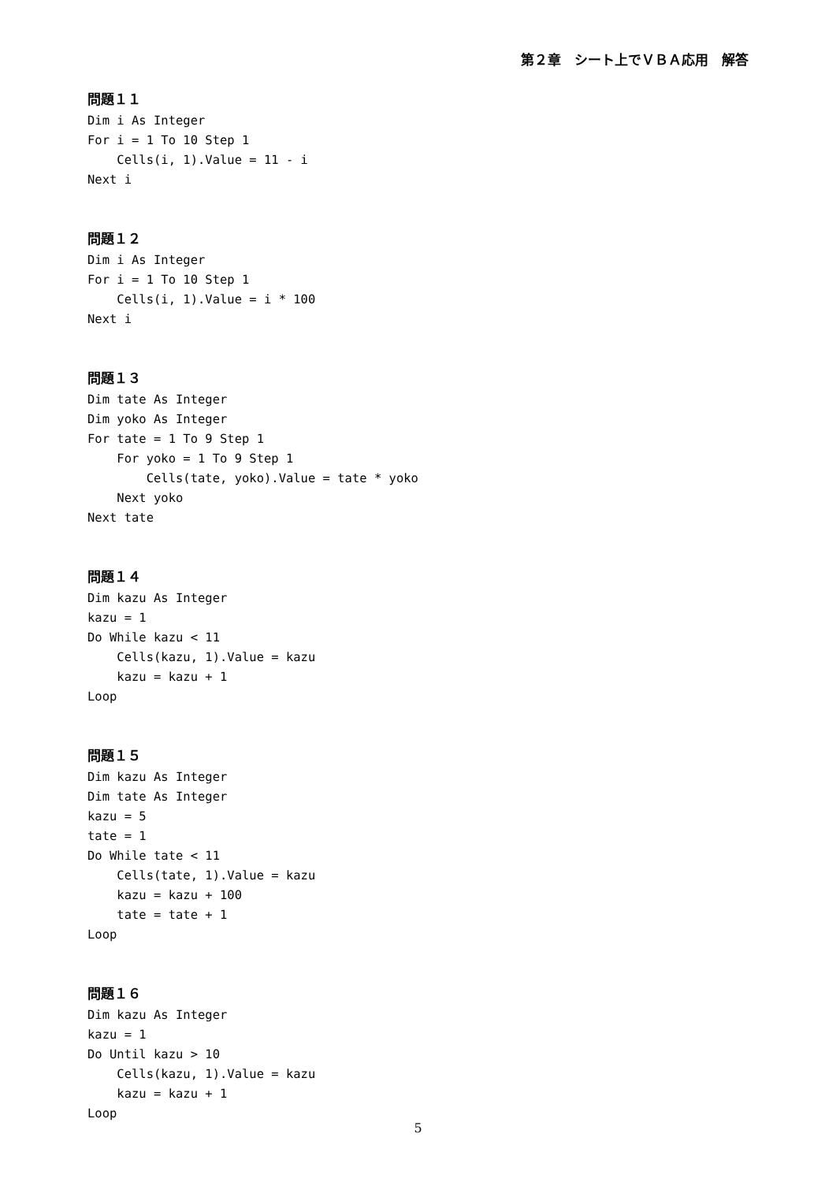第２章　シート上でＶＢＡ応用　解答
問題１１
Dim i As Integer
For i = 1 To 10 Step 1
    Cells(i, 1).Value = 11 - i
Next i
問題１２
Dim i As Integer
For i = 1 To 10 Step 1
    Cells(i, 1).Value = i * 100
Next i
問題１３
Dim tate As Integer
Dim yoko As Integer
For tate = 1 To 9 Step 1
    For yoko = 1 To 9 Step 1
        Cells(tate, yoko).Value = tate * yoko
    Next yoko
Next tate
問題１４
Dim kazu As Integer
kazu = 1
Do While kazu < 11
    Cells(kazu, 1).Value = kazu
    kazu = kazu + 1
Loop
問題１５
Dim kazu As Integer
Dim tate As Integer
kazu = 5
tate = 1
Do While tate < 11
    Cells(tate, 1).Value = kazu
    kazu = kazu + 100
    tate = tate + 1
Loop
問題１６
Dim kazu As Integer
kazu = 1
Do Until kazu > 10
    Cells(kazu, 1).Value = kazu
    kazu = kazu + 1
Loop
5